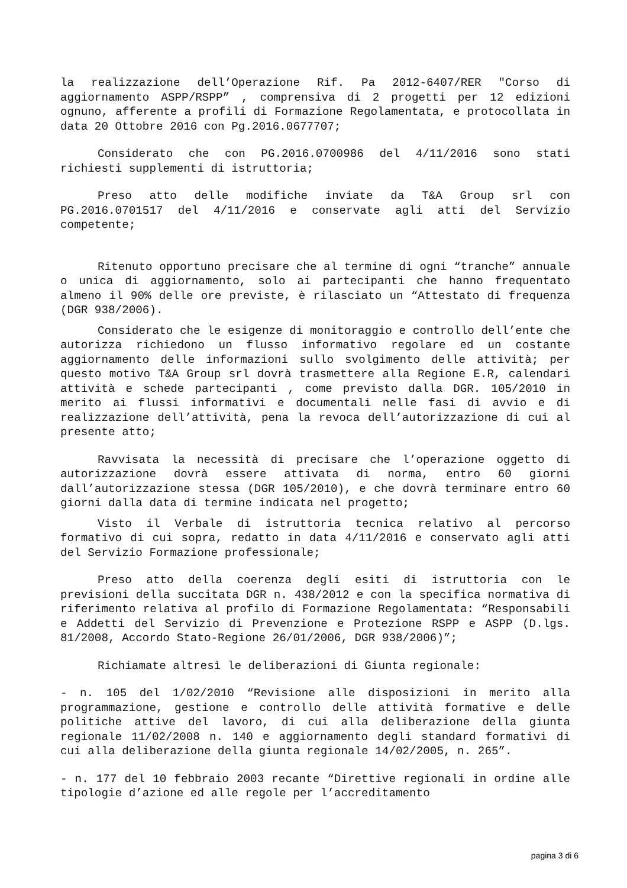la realizzazione dell’Operazione Rif. Pa 2012-6407/RER "Corso di aggiornamento ASPP/RSPP” , comprensiva di 2 progetti per 12 edizioni ognuno, afferente a profili di Formazione Regolamentata, e protocollata in data 20 Ottobre 2016 con Pg.2016.0677707;
Considerato che con PG.2016.0700986 del 4/11/2016 sono stati richiesti supplementi di istruttoria;
Preso atto delle modifiche inviate da T&A Group srl con PG.2016.0701517 del 4/11/2016 e conservate agli atti del Servizio competente;
Ritenuto opportuno precisare che al termine di ogni “tranche” annuale o unica di aggiornamento, solo ai partecipanti che hanno frequentato almeno il 90% delle ore previste, è rilasciato un “Attestato di frequenza (DGR 938/2006).
Considerato che le esigenze di monitoraggio e controllo dell’ente che autorizza richiedono un flusso informativo regolare ed un costante aggiornamento delle informazioni sullo svolgimento delle attività; per questo motivo T&A Group srl dovrà trasmettere alla Regione E.R, calendari attività e schede partecipanti , come previsto dalla DGR. 105/2010 in merito ai flussi informativi e documentali nelle fasi di avvio e di realizzazione dell’attività, pena la revoca dell’autorizzazione di cui al presente atto;
Ravvisata la necessità di precisare che l’operazione oggetto di autorizzazione dovrà essere attivata di norma, entro 60 giorni dall’autorizzazione stessa (DGR 105/2010), e che dovrà terminare entro 60 giorni dalla data di termine indicata nel progetto;
Visto il Verbale di istruttoria tecnica relativo al percorso formativo di cui sopra, redatto in data 4/11/2016 e conservato agli atti del Servizio Formazione professionale;
Preso atto della coerenza degli esiti di istruttoria con le previsioni della succitata DGR n. 438/2012 e con la specifica normativa di riferimento relativa al profilo di Formazione Regolamentata: “Responsabili e Addetti del Servizio di Prevenzione e Protezione RSPP e ASPP (D.lgs. 81/2008, Accordo Stato-Regione 26/01/2006, DGR 938/2006)”;
Richiamate altresì le deliberazioni di Giunta regionale:
- n. 105 del 1/02/2010 “Revisione alle disposizioni in merito alla programmazione, gestione e controllo delle attività formative e delle politiche attive del lavoro, di cui alla deliberazione della giunta regionale 11/02/2008 n. 140 e aggiornamento degli standard formativi di cui alla deliberazione della giunta regionale 14/02/2005, n. 265”.
- n. 177 del 10 febbraio 2003 recante “Direttive regionali in ordine alle tipologie d’azione ed alle regole per l’accreditamento
pagina 3 di 6